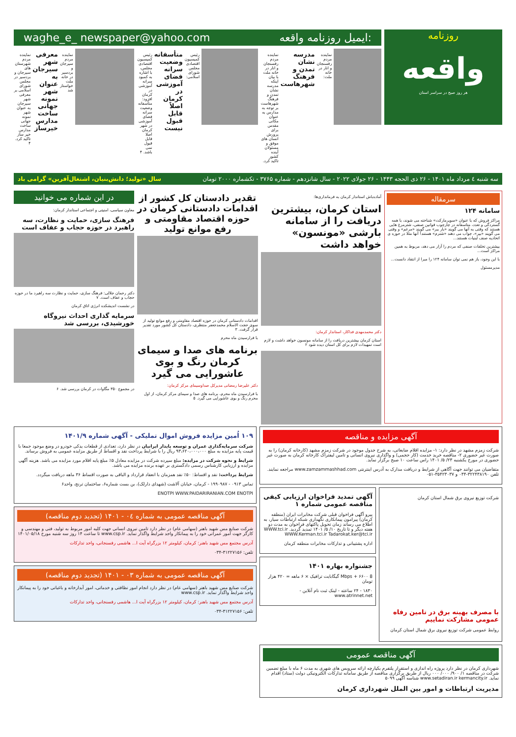روزنامه
واقعه
هر روز صبح در سراسر استان
waghe_e_ newspaper@yahoo.com ایمیل روزنامه واقعه:
نماینده مردم رفسنجان و انار در خانه ملت:
مدرسه نشان تمدن و فرهنگ شهرهاست
نماینده مردم رفسنجان و انار در خانه ملت با بیان اینکه مدرسه نشان تمدن و فرهنگ شهرهاست بر توجه به مدارس به عنوان مکانی مقدس برای پرورش انسان های موفق و مسئولان آینده کشور تاکید کرد.
رئیس کمیسیون اقتصادی مجلس شورای اسلامی:
متأسفانه وضعیت سرانه فضای آموزشی در کرمان اصلاً قابل قبول نیست
رئیس کمیسیون اقتصادی مجلس، با اشاره به کمبود سرانه آموزشی در کرمان افزود: متأسفانه وضعیت سرانه فضای آموزشی در شهر کرمان اصلا قابل قبول نمی باشد. ۴
نماینده مردم سیرجان و بردسیر در خانه ملت خواستار شد
معرفی شهر سیرجان به عنوان شهر نمونه جهانی ساخت مدارس خیرساز
نماینده مردم شهرستان های سیرجان و بردسیر در مجلس شورای اسلامی بر معرفی شهر سیرجان به عنوان شهر نمونه جهانی ساخت مدارس خیر ساز تاکید کرد. ۴
سه شنبه ٤ مرداد ماه ۱۴۰۱ - ۲۶ ذی الحجه ۱۴۴۳ - ۲۶ جولای ۲۰۲۲ - سال شانزدهم - شماره ۳۷۶۵ - تکشماره ۲۰۰۰ تومان سال «تولید؛ دانش‌بنیان، اشتغال‌آفرین» گرامی باد
سرمقاله
سامانه ۱۲۴
مراکز فروش که با عنوان «سوپرمارکت» شناخته می شوند، با همه گستردگی و تعدد، متاسفانه در چارچوب قوانین صنفی، شترمرغ هایی هستند که وقتی به آنها می گویند «بار ببر» می گویند «مرغم» و وقتی می گویند «بپر»، جواب می دهند «شترم» هستند! آنها مثلا در حوزه ی اتحادیه صنف لبنیات هستند...
بیشترین تخلفات صنفی که مردم را آزار می دهد، مربوط به همین مراکز است...
با این وجود، باز هم نمی توان سامانه ۱۲۴ را مبرا از انتقاد دانست...
مدیرمسئول
آماده‌باش استاندار کرمان به فرمانداری‌ها:
استان کرمان، بیشترین دریافت را از سامانه بارشی «مونسون» خواهد داشت
دکتر محمدمهدی فداکار، استاندار کرمان:
استان کرمان بیشترین دریافت را از سامانه مونسون خواهد داشت و لازم است تمهیدات لازم برای کل استان دیده شود ۲
تقدیر دادستان کل کشور از اقدامات دادستانی کرمان در حوزه اقتصاد مقاومتی و رفع موانع تولید
اقدامات دادستانی کرمان در حوزه اقتصاد مقاومتی و رفع موانع تولید از سوی حجت الاسلام محمدجعفر منتظری، دادستان کل کشور مورد تقدیر قرار گرفت. ۳
با فرارسیدن ماه محرم
برنامه های صدا و سیمای کرمان رنگ و بوی عاشورایی می گیرد
دکتر علیرضا رمضانی مدیرکل صداوسیمای مرکز کرمان:
با فرارسیدن ماه محرم، برنامه های صدا و سیمای مرکز کرمان، از اول محرم رنگ و بوی عاشورایی می گیرد. ۵
در این شماره می خوانید
معاون سیاسی، امنیتی و اجتماعی استاندار کرمان:
فرهنگ سازی، حمایت و نظارت، سه راهبرد در حوزه حجاب و عفاف است
دکتر رحمان جلالی: فرهنگ سازی، حمایت و نظارت سه راهبرد ما در حوزه حجاب و عفاف است. ۷
در نشست اندیشکده انرژی اتاق کرمان
سرمایه گذاری احداث نیروگاه خورشیدی، بررسی شد
در مجموع ۳۵۰ مگاوات در کرمان بررسی شد. ۶
آگهی مزایده و مناقصه
شرکت زمزم مشهد در نظر دارد: ۱- مزایده اقلام ضایعاتی، به شرح جدول موجود در شرکت زمزم مشهد (کارخانه کرمان) را به صورت غیر حضوری ۲- مناقصه خرید خدمت (کار حجمی) و واگذاری نیروی انسانی و تامین لیفتراک کارخانه کرمان به صورت غیر حضوری در مورخ یکشنبه ۲۳/ ۵/ ۱۴۰۱ راس ساعت ۱۰ صبح برگزار نماید.
متقاضیان می توانند جهت آگاهی از شرایط و دریافت مدارک به آدرس اینترنتی www.zamzammashhad.com مراجعه نمایند. تلفن ۳۲۲۴۳۸۱۹۰-۰۳۴ و ۳۵۴۲۳۰۳۷-۰۵۱
شرکت توزیع نیروی برق شمال استان کرمان
با مصرف بهینه برق در تامین رفاه عمومی مشارکت نماییم
روابط عمومی شرکت توزیع نیروی برق شمال استان کرمان
آگهی تمدید فراخوان ارزیابی کیفی مناقصه عمومی شماره ۱
پیرو آگهی فراخوان قبلی شرکت مخابرات ایران (منطقه کرمان) پیرامون پیمانکاری نگهداری شبکه ارتباطات سیار، به اطلاع می رساند زمان تحویل پاکتهای فراخوان به مدت دو هفته دیگر و تا تاریخ ۱۰/ ۵/ ۱۴۰۱ تمدید گردید. WWW.tci.ir WWW.Kerman.tci.ir Tadarokat.ker@tci.ir
اداره پشتیبانی و تدارکات مخابرات منطقه کرمان
جشنواره بهاره ۱۴۰۱
8 Mbps + ۶۶۰۰ گیگابایت ترافیک × ۶ ماهه = ۴۲۰ هزار تومان
۱۸۳۰ - ۲۴ ساعته - لینک ثبت نام آنلاین - www.atrinnet.net
آگهی مناقصه عمومی
شهرداری کرمان در نظر دارد پروژه راه اندازی و استقرار پلتفرم یکپارچه ارائه سرویس های شهری به مدت ۶ ماه با مبلغ تضمین شرکت در مناقصه ۱/ ۹۰۰/ ۰۰۰/ ۰۰۰ ریال از طریق برگزاری مناقصه از طریق سامانه تدارکات الکترونیکی دولت (ستاد) اقدام نماید. www.setadiran.ir kermancity.ir شناسه آگهی ۵۰۹۹
مدیریت ارتباطات و امور بین الملل شهرداری کرمان
۱۰۹ اُمین مزایده فروش اموال تملیکی - آگهی شماره ۱۴۰۱/۹
شرکت سرمایه‌گذاری عمران و توسعه پایدار ایرانیان در نظر دارد، تعدادی از قطعات یدکی خودرو در وضع موجود جمعا با قیمت پایه مزایده به مبلغ ۹۳،۶۲۰،۰۰۰،۰۰۰ ریال را با شرایط پرداخت نقد و اقساط از طریق مزایده عمومی به فروش برساند.
شرایط و نحوه شرکت در مزایده: مبلغ سپرده شرکت در مزایده معادل ۵٪ مبلغ پایه اقلام مورد مزایده می باشد. هزینه آگهی مزایده و ارزیابی کارشناس رسمی دادگستری بر عهده برنده مزایده می باشد.
شرایط پرداخت: نقد و اقساط: ۵۰٪ نقد همزمان با انعقاد قرارداد و الباقی به صورت اقساط ۳۶ ماهه دریافت میگردد.
تماس ۰۹۱۳ - ۱۹۹۰۹۸۷ - کرمان، خیابان آلاشت (شهدای دارلک)، بن بست شماره۶، ساختمان ترنج، واحد۶
ENOTPI WWW.PAIDARIRANIAN.COM ENOTPI
آگهی مناقصه عمومی به شماره ۰٤ - ۱۴۰۱ (تجدید دوم مناقصه)
شرکت صنایع مس شهید باهنر (سهامی عام) در نظر دارد تامین نیروی انسانی جهت کلیه امور مربوط به تولید، فنی و مهندسی و کارگر جهت امور عمرانی خود را به پیمانکار واجد شرایط واگذار نماید. www.csp.ir تا ساعت ۱۴ روز سه شنبه مورخ ۱۴۰۱/۰۵/۱۸
آدرس مجتمع مس شهید باهنر: کرمان، کیلومتر ۱۲ بزرگراه آیت ا... هاشمی رفسنجانی، واحد تدارکات
تلفن: ۳۱۲۲۷۱۵۶-۰۳۴
آگهی مناقصه عمومی به شماره ۰۳ - ۱۴۰۱ (تجدید دوم مناقصه)
شرکت صنایع مس شهید باهنر (سهامی عام) در نظر دارد انجام امور نظافتی و خدماتی، امور آبدارخانه و باغبانی خود را به پیمانکار واجد شرایط واگذار نماید. www.csp.ir
آدرس مجتمع مس شهید باهنر: کرمان، کیلومتر ۱۲ بزرگراه آیت ا... هاشمی رفسنجانی، واحد تدارکات
تلفن: ۳۱۲۲۷۱۵۶-۰۳۴